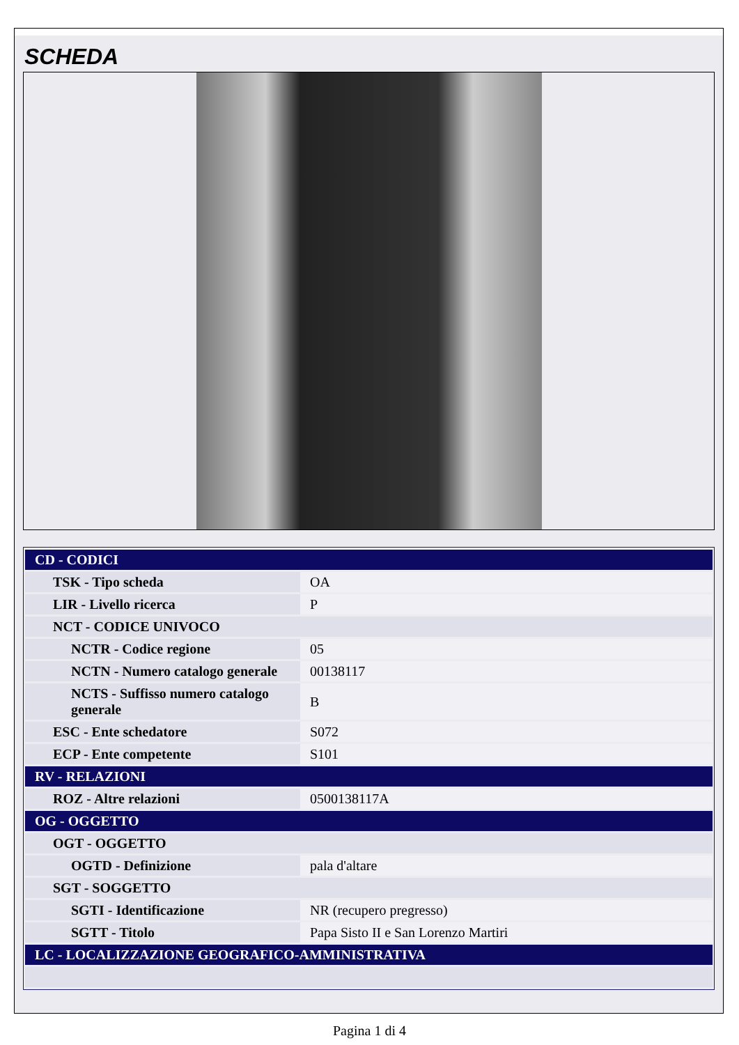SCHEDA
| CD - CODICI | |
| TSK - Tipo scheda | OA |
| LIR - Livello ricerca | P |
| NCT - CODICE UNIVOCO | |
| NCTR - Codice regione | 05 |
| NCTN - Numero catalogo generale | 00138117 |
| NCTS - Suffisso numero catalogo generale | B |
| ESC - Ente schedatore | S072 |
| ECP - Ente competente | S101 |
| RV - RELAZIONI | |
| ROZ - Altre relazioni | 0500138117A |
| OG - OGGETTO | |
| OGT - OGGETTO | |
| OGTD - Definizione | pala d'altare |
| SGT - SOGGETTO | |
| SGTI - Identificazione | NR (recupero pregresso) |
| SGTT - Titolo | Papa Sisto II e San Lorenzo Martiri |
| LC - LOCALIZZAZIONE GEOGRAFICO-AMMINISTRATIVA | |
Pagina 1 di 4